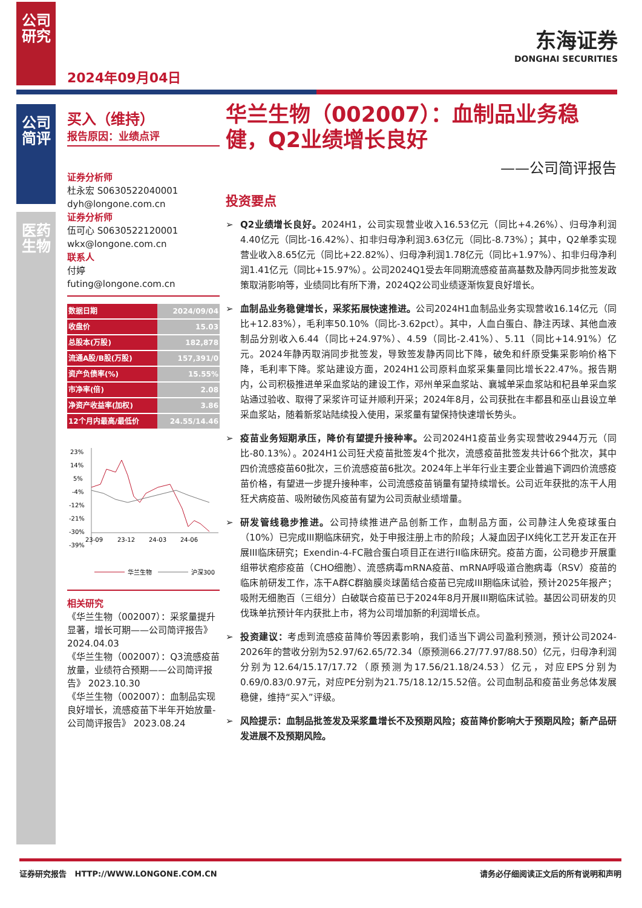公司研究
公司简评
医药生物
2024年09月04日
东海证券
DONGHAI SECURITIES
买入（维持）
报告原因：业绩点评
证券分析师
杜永宏 S0630522040001
dyh@longone.com.cn
证券分析师
伍可心 S0630522120001
wkx@longone.com.cn
联系人
付婷
futing@longone.com.cn
| 数据日期 | 2024/09/04 |
| 收盘价 | 15.03 |
| 总股本(万股) | 182,878 |
| 流通A股/B股(万股) | 157,391/0 |
| 资产负债率(%) | 15.55% |
| 市净率(倍) | 2.08 |
| 净资产收益率(加权) | 3.86 |
| 12个月内最高/最低价 | 24.55/14.46 |
23%
14%
5%
-4%
-12%
-21%
-30%
-39%
23-09
23-12
24-03
24-06
华兰生物
沪深300
相关研究
《华兰生物（002007）：采浆量提升显著，增长可期——公司简评报告》 2024.04.03
《华兰生物（002007）：Q3流感疫苗放量，业绩符合预期——公司简评报告》 2023.10.30
《华兰生物（002007）：血制品实现良好增长，流感疫苗下半年开始放量-公司简评报告》 2023.08.24
华兰生物（002007）：血制品业务稳健，Q2业绩增长良好
——公司简评报告
投资要点
➢ Q2业绩增长良好。2024H1，公司实现营业收入16.53亿元（同比+4.26%）、归母净利润4.40亿元（同比-16.42%）、扣非归母净利润3.63亿元（同比-8.73%）；其中，Q2单季实现营业收入8.65亿元（同比+22.82%）、归母净利润1.78亿元（同比+1.97%）、扣非归母净利润1.41亿元（同比+15.97%）。公司2024Q1受去年同期流感疫苗高基数及静丙同步批签发政策取消影响等，业绩同比有所下滑，2024Q2公司业绩逐渐恢复良好增长。
➢ 血制品业务稳健增长，采浆拓展快速推进。公司2024H1血制品业务实现营收16.14亿元（同比+12.83%），毛利率50.10%（同比-3.62pct）。其中，人血白蛋白、静注丙球、其他血液制品分别收入6.44（同比+24.97%）、4.59（同比-2.41%）、5.11（同比+14.91%）亿元。2024年静丙取消同步批签发，导致签发静丙同比下降，破免和纤原受集采影响价格下降，毛利率下降。浆站建设方面，2024H1公司原料血浆采集量同比增长22.47%。报告期内，公司积极推进单采血浆站的建设工作，邓州单采血浆站、襄城单采血浆站和杞县单采血浆站通过验收、取得了采浆许可证并顺利开采；2024年8月，公司获批在丰都县和巫山县设立单采血浆站，随着新浆站陆续投入使用，采浆量有望保持快速增长势头。
➢ 疫苗业务短期承压，降价有望提升接种率。公司2024H1疫苗业务实现营收2944万元（同比-80.13%）。2024H1公司狂犬疫苗批签发4个批次，流感疫苗批签发共计66个批次，其中四价流感疫苗60批次，三价流感疫苗6批次。2024年上半年行业主要企业普遍下调四价流感疫苗价格，有望进一步提升接种率，公司流感疫苗销量有望持续增长。公司近年获批的冻干人用狂犬病疫苗、吸附破伤风疫苗有望为公司贡献业绩增量。
➢ 研发管线稳步推进。公司持续推进产品创新工作，血制品方面，公司静注人免疫球蛋白（10%）已完成III期临床研究，处于申报注册上市的阶段；人凝血因子IX纯化工艺开发正在开展III临床研究；Exendin-4-FC融合蛋白项目正在进行II临床研究。疫苗方面，公司稳步开展重组带状疱疹疫苗（CHO细胞）、流感病毒mRNA疫苗、mRNA呼吸道合胞病毒（RSV）疫苗的临床前研发工作，冻干A群C群脑膜炎球菌结合疫苗已完成III期临床试验，预计2025年报产；吸附无细胞百（三组分）白破联合疫苗已于2024年8月开展III期临床试验。基因公司研发的贝伐珠单抗预计年内获批上市，将为公司增加新的利润增长点。
➢ 投资建议：考虑到流感疫苗降价等因素影响，我们适当下调公司盈利预测，预计公司2024-2026年的营收分别为52.97/62.65/72.34（原预测66.27/77.97/88.50）亿元，归母净利润分别为12.64/15.17/17.72（原预测为17.56/21.18/24.53）亿元，对应EPS分别为0.69/0.83/0.97元，对应PE分别为21.75/18.12/15.52倍。公司血制品和疫苗业务总体发展稳健，维持“买入”评级。
➢ 风险提示：血制品批签发及采浆量增长不及预期风险；疫苗降价影响大于预期风险；新产品研发进展不及预期风险。
证券研究报告 HTTP://WWW.LONGONE.COM.CN 请务必仔细阅读正文后的所有说明和声明